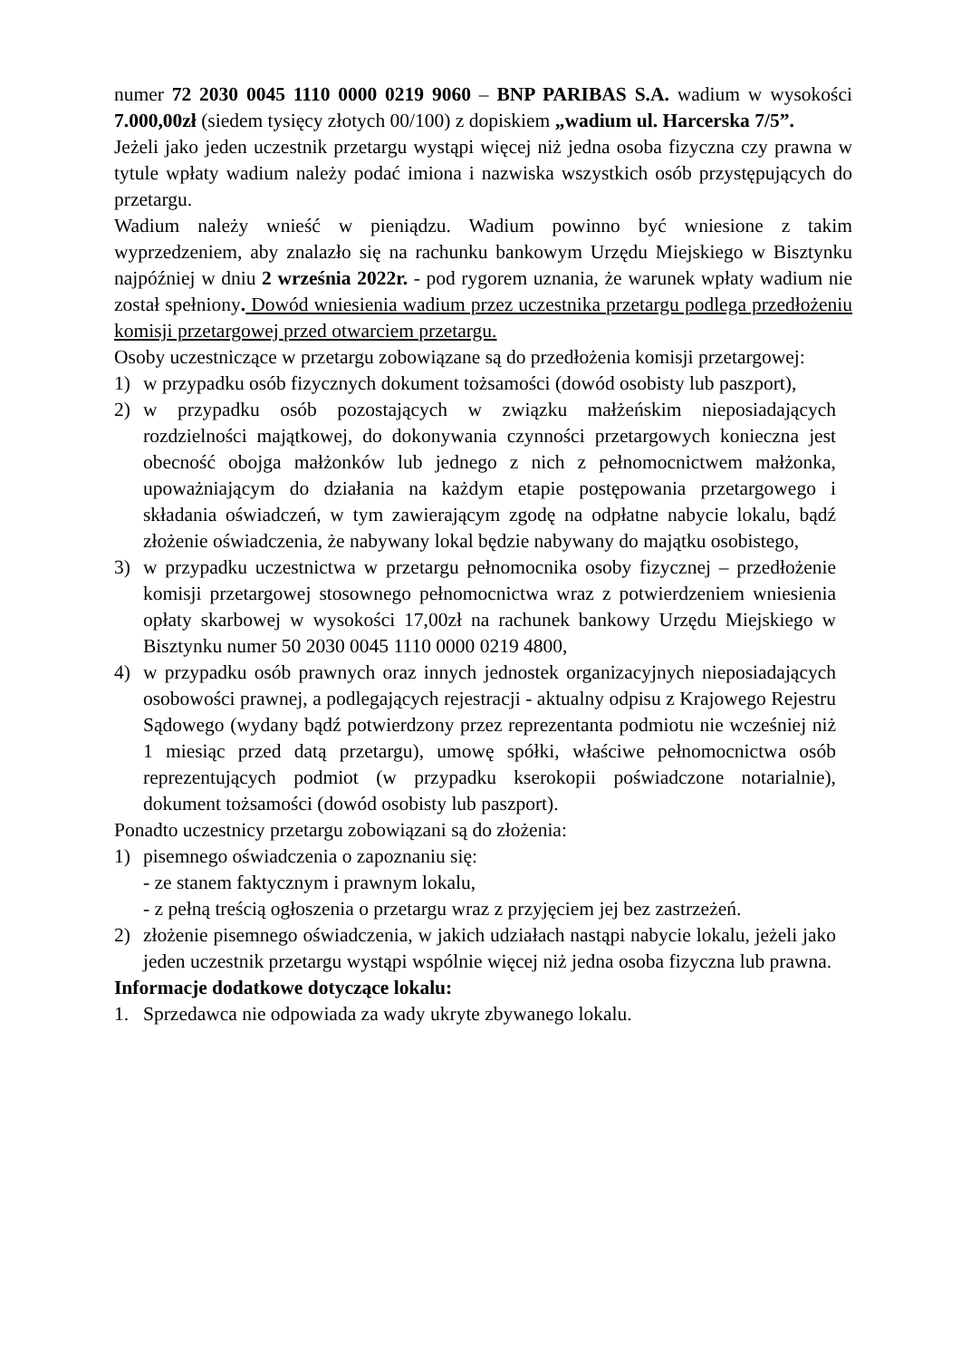numer 72 2030 0045 1110 0000 0219 9060 – BNP PARIBAS S.A. wadium w wysokości 7.000,00zł (siedem tysięcy złotych 00/100) z dopiskiem „wadium ul. Harcerska 7/5”.
Jeżeli jako jeden uczestnik przetargu wystąpi więcej niż jedna osoba fizyczna czy prawna w tytule wpłaty wadium należy podać imiona i nazwiska wszystkich osób przystępujących do przetargu.
Wadium należy wnieść w pieniądzu. Wadium powinno być wniesione z takim wyprzedzeniem, aby znalazło się na rachunku bankowym Urzędu Miejskiego w Bisztynku najpóźniej w dniu 2 września 2022r. - pod rygorem uznania, że warunek wpłaty wadium nie został spełniony. Dowód wniesienia wadium przez uczestnika przetargu podlega przedłożeniu komisji przetargowej przed otwarciem przetargu.
Osoby uczestniczące w przetargu zobowiązane są do przedłożenia komisji przetargowej:
1) w przypadku osób fizycznych dokument tożsamości (dowód osobisty lub paszport),
2) w przypadku osób pozostających w związku małżeńskim nieposiadających rozdzielności majątkowej, do dokonywania czynności przetargowych konieczna jest obecność obojga małżonków lub jednego z nich z pełnomocnictwem małżonka, upoważniającym do działania na każdym etapie postępowania przetargowego i składania oświadczeń, w tym zawierającym zgodę na odpłatne nabycie lokalu, bądź złożenie oświadczenia, że nabywany lokal będzie nabywany do majątku osobistego,
3) w przypadku uczestnictwa w przetargu pełnomocnika osoby fizycznej – przedłożenie komisji przetargowej stosownego pełnomocnictwa wraz z potwierdzeniem wniesienia opłaty skarbowej w wysokości 17,00zł na rachunek bankowy Urzędu Miejskiego w Bisztynku numer 50 2030 0045 1110 0000 0219 4800,
4) w przypadku osób prawnych oraz innych jednostek organizacyjnych nieposiadających osobowości prawnej, a podlegających rejestracji - aktualny odpisu z Krajowego Rejestru Sądowego (wydany bądź potwierdzony przez reprezentanta podmiotu nie wcześniej niż 1 miesiąc przed datą przetargu), umowę spółki, właściwe pełnomocnictwa osób reprezentujących podmiot (w przypadku kserokopii poświadczone notarialnie), dokument tożsamości (dowód osobisty lub paszport).
Ponadto uczestnicy przetargu zobowiązani są do złożenia:
1) pisemnego oświadczenia o zapoznaniu się:
- ze stanem faktycznym i prawnym lokalu,
- z pełną treścią ogłoszenia o przetargu wraz z przyjęciem jej bez zastrzeżeń.
2) złożenie pisemnego oświadczenia, w jakich udziałach nastąpi nabycie lokalu, jeżeli jako jeden uczestnik przetargu wystąpi wspólnie więcej niż jedna osoba fizyczna lub prawna.
Informacje dodatkowe dotyczące lokalu:
1. Sprzedawca nie odpowiada za wady ukryte zbywanego lokalu.